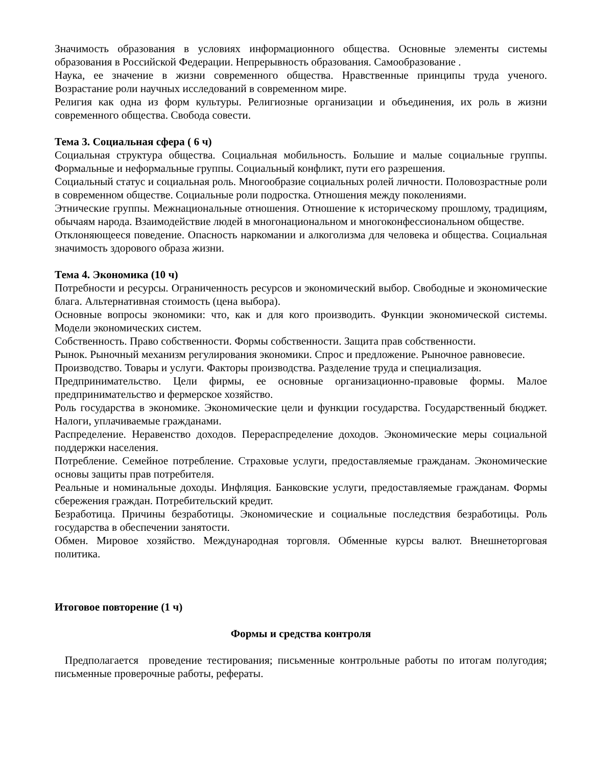Значимость образования в условиях информационного общества. Основные элементы системы образования в Российской Федерации. Непрерывность образования. Самообразование .
Наука, ее значение в жизни современного общества. Нравственные принципы труда ученого. Возрастание роли научных исследований в современном мире.
Религия как одна из форм культуры. Религиозные организации и объединения, их роль в жизни современного общества. Свобода совести.
Тема 3. Социальная сфера ( 6 ч)
Социальная структура общества. Социальная мобильность. Большие и малые социальные группы. Формальные и неформальные группы. Социальный конфликт, пути его разрешения.
Социальный статус и социальная роль. Многообразие социальных ролей личности. Половозрастные роли в современном обществе. Социальные роли подростка. Отношения между поколениями.
Этнические группы. Межнациональные отношения. Отношение к историческому прошлому, традициям, обычаям народа. Взаимодействие людей в многонациональном и многоконфессиональном обществе.
Отклоняющееся поведение. Опасность наркомании и алкоголизма для человека и общества. Социальная значимость здорового образа жизни.
Тема 4. Экономика (10 ч)
Потребности и ресурсы. Ограниченность ресурсов и экономический выбор. Свободные и экономические блага. Альтернативная стоимость (цена выбора).
Основные вопросы экономики: что, как и для кого производить. Функции экономической системы. Модели экономических систем.
Собственность. Право собственности. Формы собственности. Защита прав собственности.
Рынок. Рыночный механизм регулирования экономики. Спрос и предложение. Рыночное равновесие.
Производство. Товары и услуги. Факторы производства. Разделение труда и специализация.
Предпринимательство. Цели фирмы, ее основные организационно-правовые формы. Малое предпринимательство и фермерское хозяйство.
Роль государства в экономике. Экономические цели и функции государства. Государственный бюджет. Налоги, уплачиваемые гражданами.
Распределение. Неравенство доходов. Перераспределение доходов. Экономические меры социальной поддержки населения.
Потребление. Семейное потребление. Страховые услуги, предоставляемые гражданам. Экономические основы защиты прав потребителя.
Реальные и номинальные доходы. Инфляция. Банковские услуги, предоставляемые гражданам. Формы сбережения граждан. Потребительский кредит.
Безработица. Причины безработицы. Экономические и социальные последствия безработицы. Роль государства в обеспечении занятости.
Обмен. Мировое хозяйство. Международная торговля. Обменные курсы валют. Внешнеторговая политика.
Итоговое повторение (1 ч)
Формы и средства контроля
Предполагается проведение тестирования; письменные контрольные работы по итогам полугодия; письменные проверочные работы, рефераты.